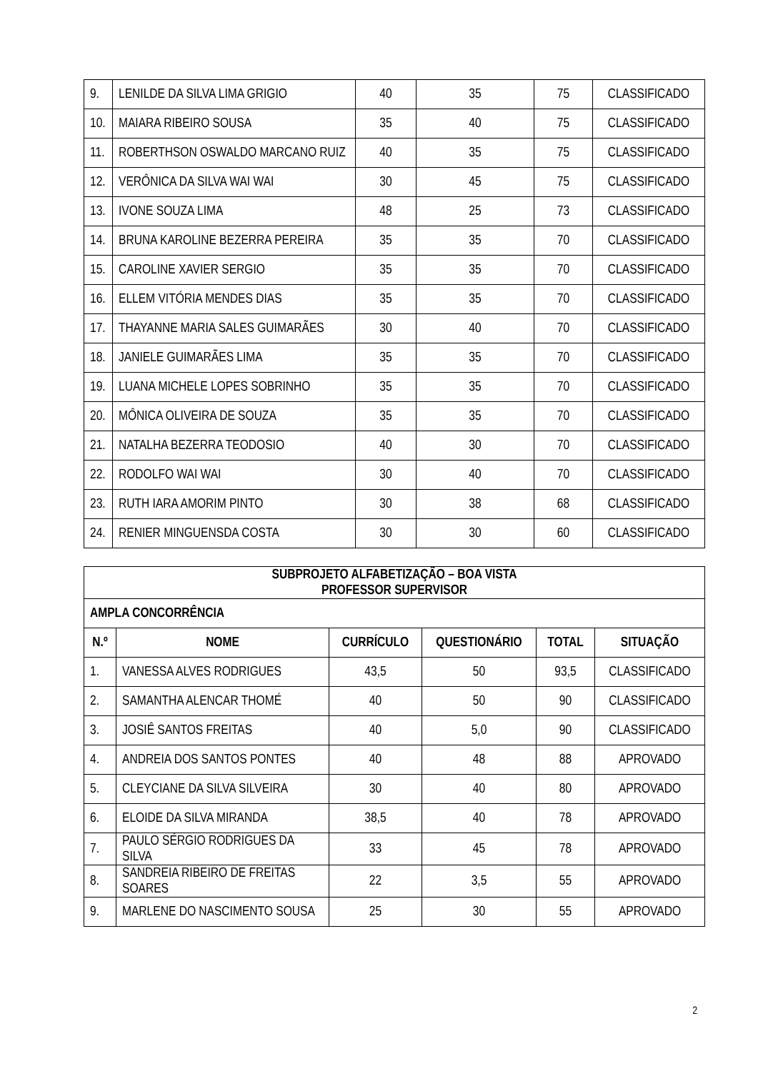| 9. | LENILDE DA SILVA LIMA GRIGIO | 40 | 35 | 75 | CLASSIFICADO |
| 10. | MAIARA RIBEIRO SOUSA | 35 | 40 | 75 | CLASSIFICADO |
| 11. | ROBERTHSON OSWALDO MARCANO RUIZ | 40 | 35 | 75 | CLASSIFICADO |
| 12. | VERÔNICA DA SILVA WAI WAI | 30 | 45 | 75 | CLASSIFICADO |
| 13. | IVONE SOUZA LIMA | 48 | 25 | 73 | CLASSIFICADO |
| 14. | BRUNA KAROLINE BEZERRA PEREIRA | 35 | 35 | 70 | CLASSIFICADO |
| 15. | CAROLINE XAVIER SERGIO | 35 | 35 | 70 | CLASSIFICADO |
| 16. | ELLEM VITÓRIA MENDES DIAS | 35 | 35 | 70 | CLASSIFICADO |
| 17. | THAYANNE MARIA SALES GUIMARÃES | 30 | 40 | 70 | CLASSIFICADO |
| 18. | JANIELE GUIMARÃES LIMA | 35 | 35 | 70 | CLASSIFICADO |
| 19. | LUANA MICHELE LOPES SOBRINHO | 35 | 35 | 70 | CLASSIFICADO |
| 20. | MÔNICA OLIVEIRA DE SOUZA | 35 | 35 | 70 | CLASSIFICADO |
| 21. | NATALHA BEZERRA TEODOSIO | 40 | 30 | 70 | CLASSIFICADO |
| 22. | RODOLFO WAI WAI | 30 | 40 | 70 | CLASSIFICADO |
| 23. | RUTH IARA AMORIM PINTO | 30 | 38 | 68 | CLASSIFICADO |
| 24. | RENIER MINGUENSDA COSTA | 30 | 30 | 60 | CLASSIFICADO |
| SUBPROJETO ALFABETIZAÇÃO – BOA VISTA PROFESSOR SUPERVISOR | | | | | |
| --- | --- | --- | --- | --- | --- |
| AMPLA CONCORRÊNCIA | | | | | |
| N.º | NOME | CURRÍCULO | QUESTIONÁRIO | TOTAL | SITUAÇÃO |
| 1. | VANESSA ALVES RODRIGUES | 43,5 | 50 | 93,5 | CLASSIFICADO |
| 2. | SAMANTHA ALENCAR THOMÉ | 40 | 50 | 90 | CLASSIFICADO |
| 3. | JOSIÊ SANTOS FREITAS | 40 | 5,0 | 90 | CLASSIFICADO |
| 4. | ANDREIA DOS SANTOS PONTES | 40 | 48 | 88 | APROVADO |
| 5. | CLEYCIANE DA SILVA SILVEIRA | 30 | 40 | 80 | APROVADO |
| 6. | ELOIDE DA SILVA MIRANDA | 38,5 | 40 | 78 | APROVADO |
| 7. | PAULO SÉRGIO RODRIGUES DA SILVA | 33 | 45 | 78 | APROVADO |
| 8. | SANDREIA RIBEIRO DE FREITAS SOARES | 22 | 3,5 | 55 | APROVADO |
| 9. | MARLENE DO NASCIMENTO SOUSA | 25 | 30 | 55 | APROVADO |
2